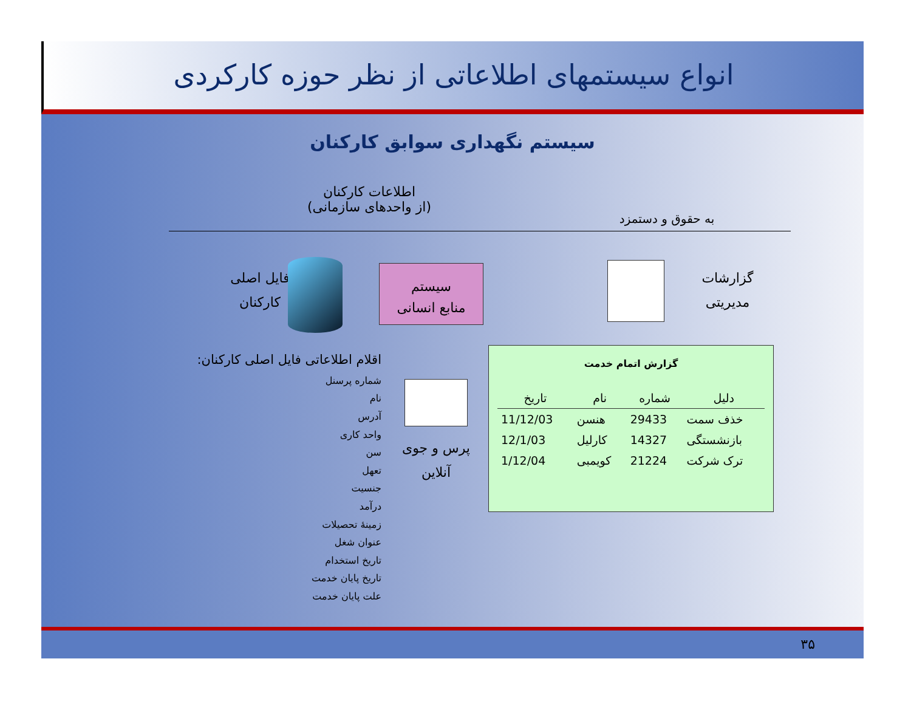انواع سیستمهای اطلاعاتی از نظر حوزه کارکردی
سیستم نگهداری سوابق کارکنان
اطلاعات کارکنان
(از واحدهای سازمانی)
به حقوق و دستمزد
فایل اصلی
کارکنان
سیستم
منابع انسانی
گزارشات
مدیریتی
اقلام اطلاعاتی فایل اصلی کارکنان:
شماره پرسنل
نام
آدرس
واحد کاری
سن
تعهل
جنسیت
درآمد
زمینهٔ تحصیلات
عنوان شغل
تاریخ استخدام
تاریخ پایان خدمت
علت پایان خدمت
پرس و جوی
آنلاین
گزارش اتمام خدمت
| تاریخ | نام | شماره | دلیل |
| --- | --- | --- | --- |
| 11/12/03 | هنسن | 29433 | خذف سمت |
| 12/1/03 | کارلیل | 14327 | بازنشستگی |
| 1/12/04 | کویمبی | 21224 | ترک شرکت |
۳۵